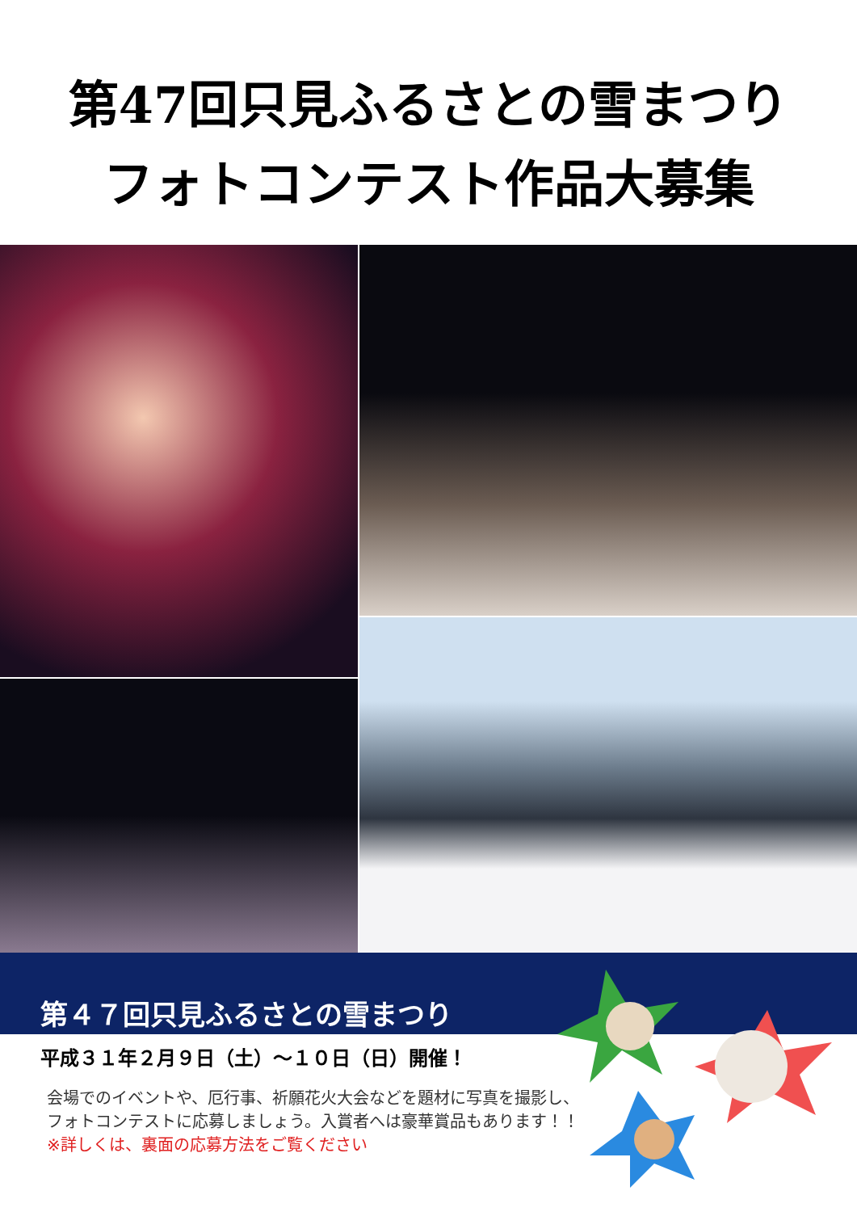第47回只見ふるさとの雪まつり
フォトコンテスト作品大募集
第４７回只見ふるさとの雪まつり
平成３１年２月９日（土）～１０日（日）開催！
会場でのイベントや、厄行事、祈願花火大会などを題材に写真を撮影し、フォトコンテストに応募しましょう。入賞者へは豪華賞品もあります！！
※詳しくは、裏面の応募方法をご覧ください